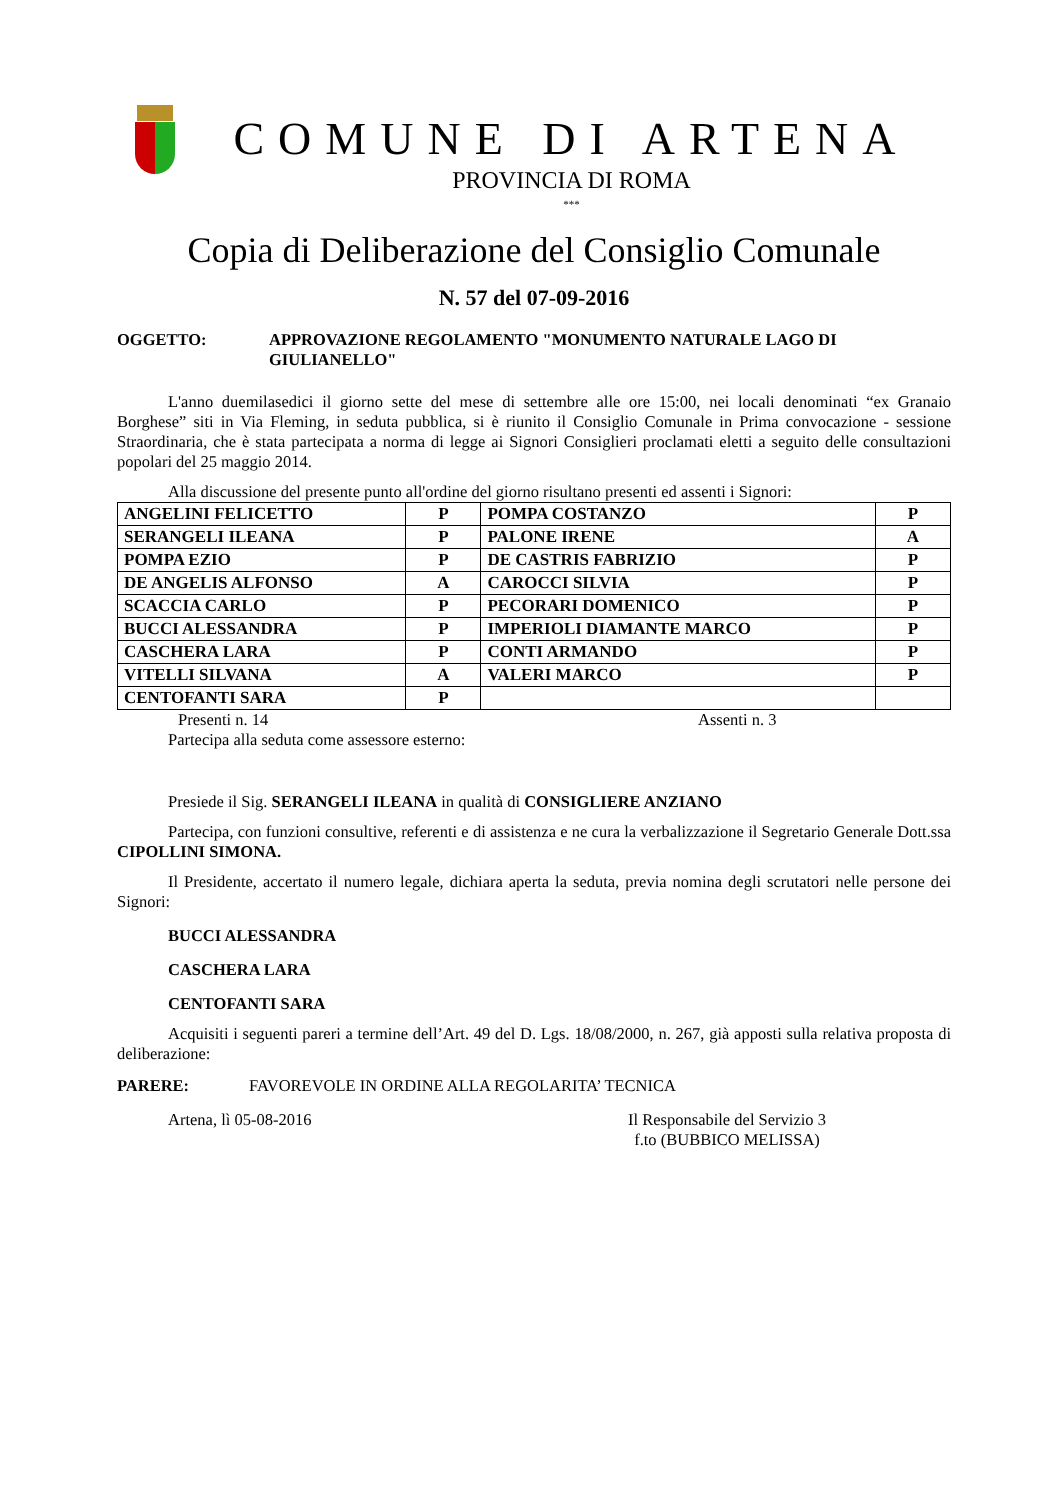COMUNE DI ARTENA
PROVINCIA DI ROMA
***
Copia di Deliberazione del Consiglio Comunale
N. 57 del 07-09-2016
OGGETTO: APPROVAZIONE REGOLAMENTO "MONUMENTO NATURALE LAGO DI GIULIANELLO"
L'anno duemilasedici il giorno sette del mese di settembre alle ore 15:00, nei locali denominati “ex Granaio Borghese” siti in Via Fleming, in seduta pubblica, si è riunito il Consiglio Comunale in Prima convocazione - sessione Straordinaria, che è stata partecipata a norma di legge ai Signori Consiglieri proclamati eletti a seguito delle consultazioni popolari del 25 maggio 2014.
Alla discussione del presente punto all'ordine del giorno risultano presenti ed assenti i Signori:
| ANGELINI FELICETTO | P | POMPA COSTANZO | P |
| SERANGELI ILEANA | P | PALONE IRENE | A |
| POMPA EZIO | P | DE CASTRIS FABRIZIO | P |
| DE ANGELIS ALFONSO | A | CAROCCI SILVIA | P |
| SCACCIA CARLO | P | PECORARI DOMENICO | P |
| BUCCI ALESSANDRA | P | IMPERIOLI DIAMANTE MARCO | P |
| CASCHERA LARA | P | CONTI ARMANDO | P |
| VITELLI SILVANA | A | VALERI MARCO | P |
| CENTOFANTI SARA | P | | |
Presenti n. 14 Assenti n. 3
Partecipa alla seduta come assessore esterno:
Presiede il Sig. SERANGELI ILEANA in qualità di CONSIGLIERE ANZIANO
Partecipa, con funzioni consultive, referenti e di assistenza e ne cura la verbalizzazione il Segretario Generale Dott.ssa CIPOLLINI SIMONA.
Il Presidente, accertato il numero legale, dichiara aperta la seduta, previa nomina degli scrutatori nelle persone dei Signori:
BUCCI ALESSANDRA
CASCHERA LARA
CENTOFANTI SARA
Acquisiti i seguenti pareri a termine dell’Art. 49 del D. Lgs. 18/08/2000, n. 267, già apposti sulla relativa proposta di deliberazione:
PARERE: FAVOREVOLE IN ORDINE ALLA REGOLARITA’ TECNICA
Artena, lì 05-08-2016 Il Responsabile del Servizio 3
f.to (BUBBICO MELISSA)